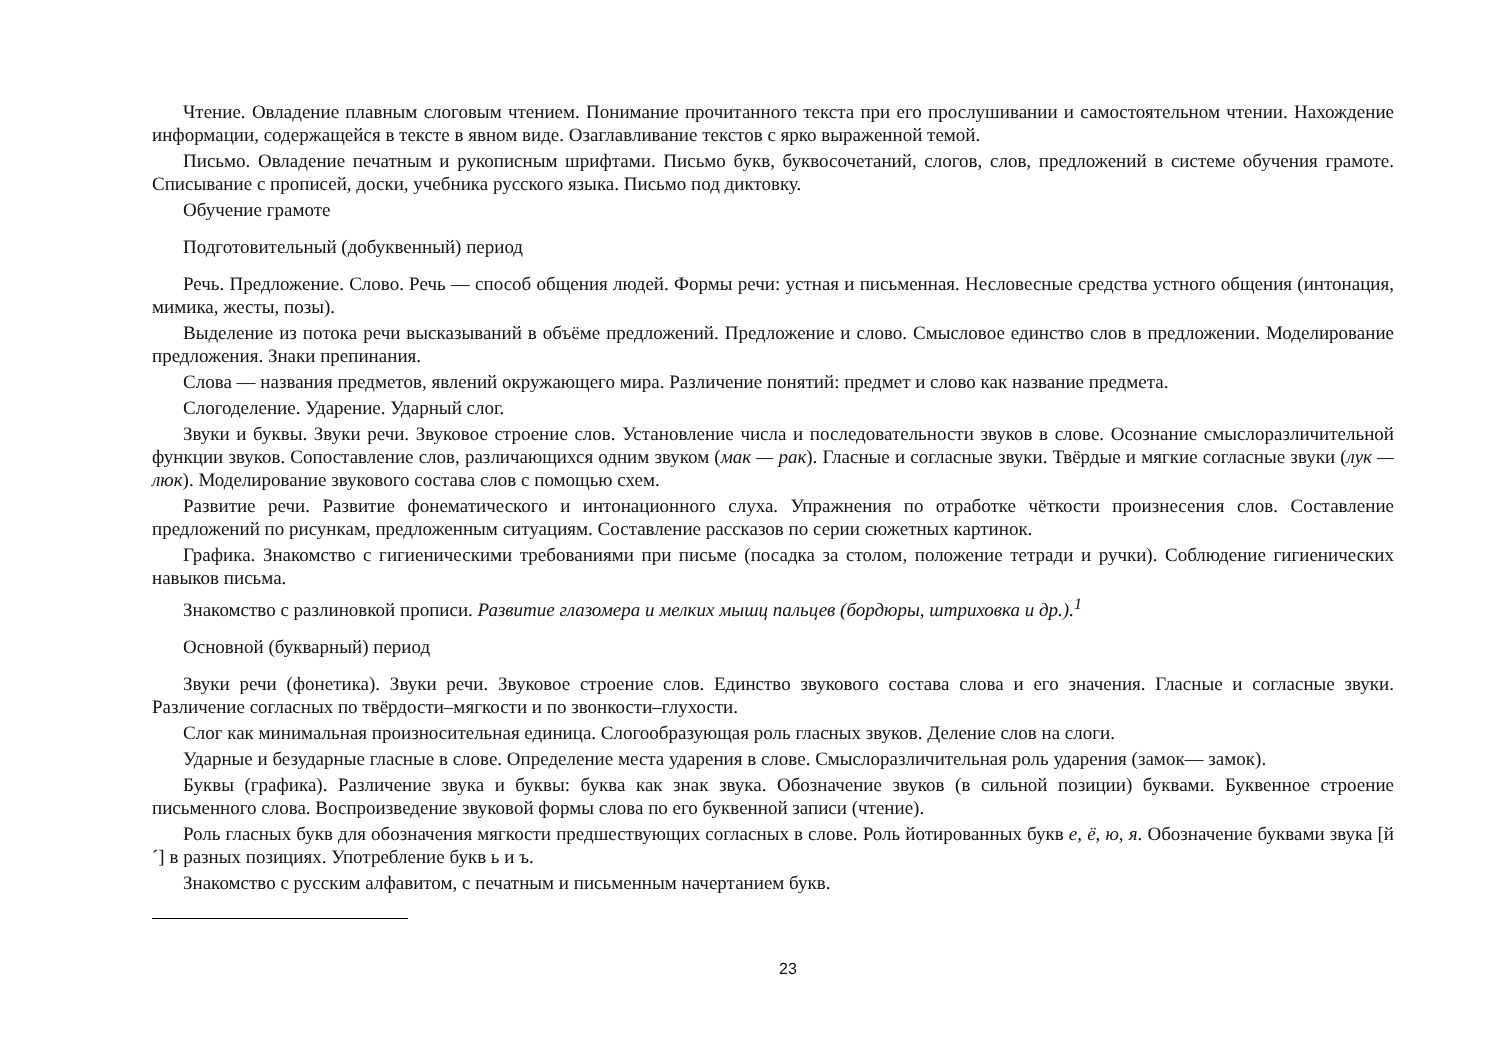Чтение. Овладение плавным слоговым чтением. Понимание прочитанного текста при его прослушивании и самостоятельном чтении. Нахождение информации, содержащейся в тексте в явном виде. Озаглавливание текстов с ярко выраженной темой.
Письмо. Овладение печатным и рукописным шрифтами. Письмо букв, буквосочетаний, слогов, слов, предложений в системе обучения грамоте. Списывание с прописей, доски, учебника русского языка. Письмо под диктовку.
Обучение грамоте
Подготовительный (добуквенный) период
Речь. Предложение. Слово. Речь — способ общения людей. Формы речи: устная и письменная. Несловесные средства устного общения (интонация, мимика, жесты, позы).
Выделение из потока речи высказываний в объёме предложений. Предложение и слово. Смысловое единство слов в предложении. Моделирование предложения. Знаки препинания.
Слова — названия предметов, явлений окружающего мира. Различение понятий: предмет и слово как название предмета.
Слогоделение. Ударение. Ударный слог.
Звуки и буквы. Звуки речи. Звуковое строение слов. Установление числа и последовательности звуков в слове. Осознание смыслоразличительной функции звуков. Сопоставление слов, различающихся одним звуком (мак — рак). Гласные и согласные звуки. Твёрдые и мягкие согласные звуки (лук — люк). Моделирование звукового состава слов с помощью схем.
Развитие речи. Развитие фонематического и интонационного слуха. Упражнения по отработке чёткости произнесения слов. Составление предложений по рисункам, предложенным ситуациям. Составление рассказов по серии сюжетных картинок.
Графика. Знакомство с гигиеническими требованиями при письме (посадка за столом, положение тетради и ручки). Соблюдение гигиенических навыков письма.
Знакомство с разлиновкой прописи. Развитие глазомера и мелких мышц пальцев (бордюры, штриховка и др.).<sup>1</sup>
Основной (букварный) период
Звуки речи (фонетика). Звуки речи. Звуковое строение слов. Единство звукового состава слова и его значения. Гласные и согласные звуки. Различение согласных по твёрдости–мягкости и по звонкости–глухости.
Слог как минимальная произносительная единица. Слогообразующая роль гласных звуков. Деление слов на слоги.
Ударные и безударные гласные в слове. Определение места ударения в слове. Смыслоразличительная роль ударения (замок— замок).
Буквы (графика). Различение звука и буквы: буква как знак звука. Обозначение звуков (в сильной позиции) буквами. Буквенное строение письменного слова. Воспроизведение звуковой формы слова по его буквенной записи (чтение).
Роль гласных букв для обозначения мягкости предшествующих согласных в слове. Роль йотированных букв е, ё, ю, я. Обозначение буквами звука [й´] в разных позициях. Употребление букв ь и ъ.
Знакомство с русским алфавитом, с печатным и письменным начертанием букв.
23